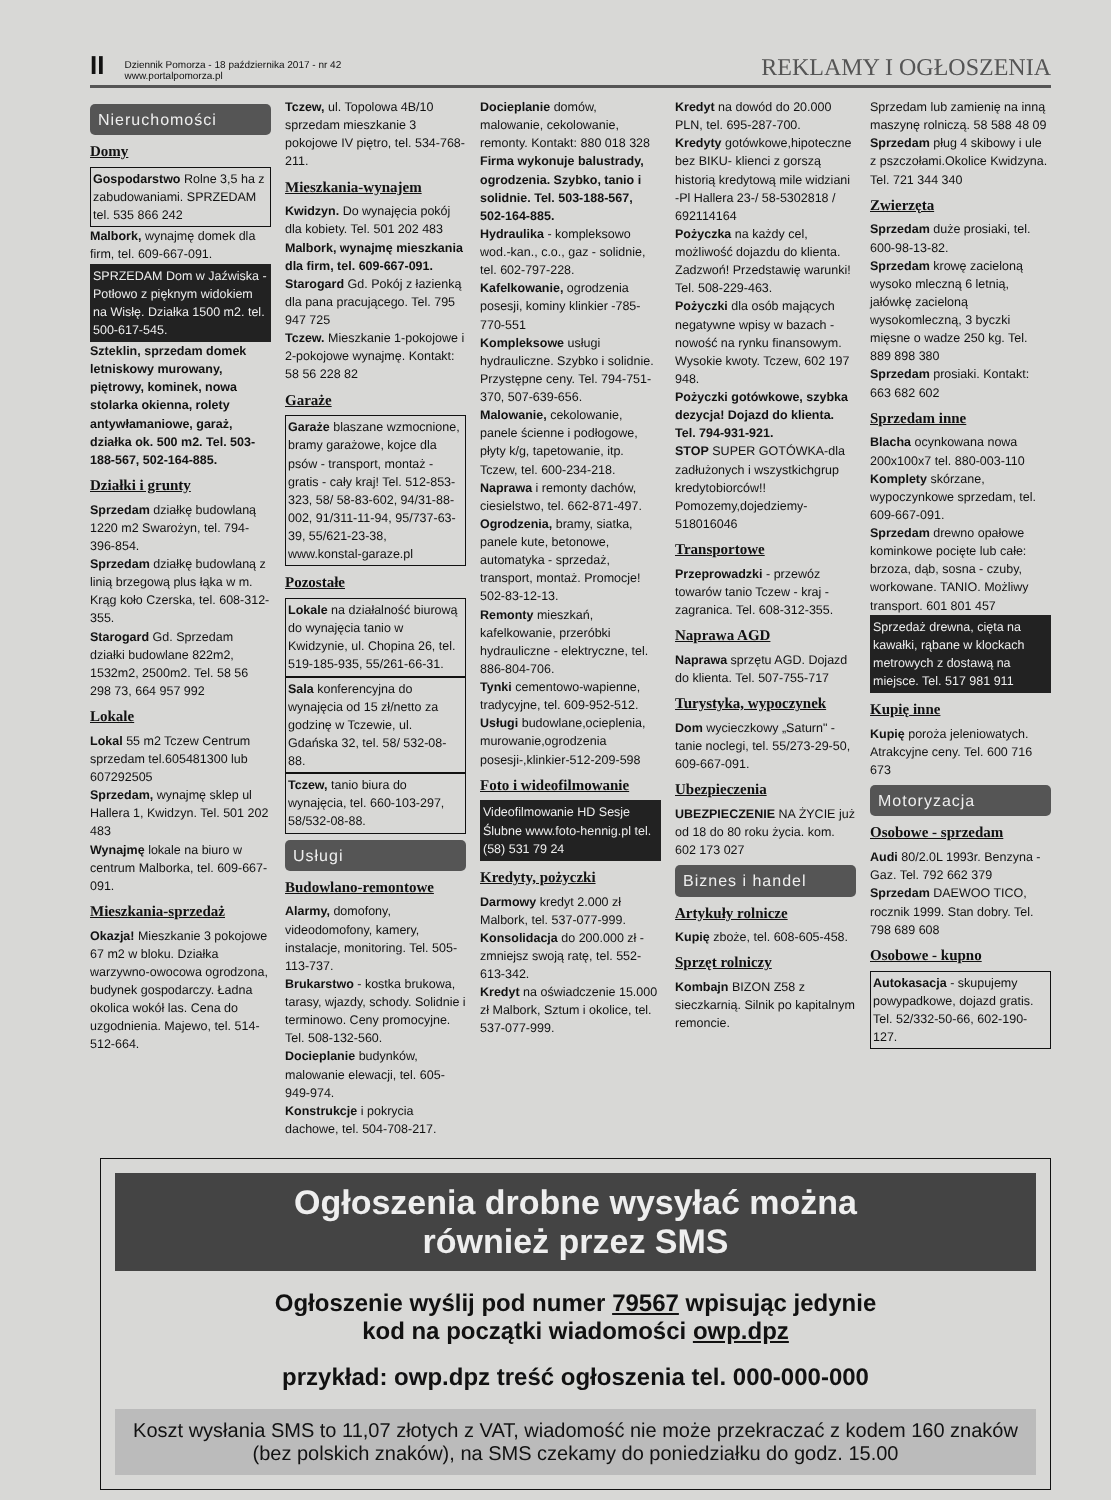II Dziennik Pomorza - 18 października 2017 - nr 42
www.portalpomorza.pl REKLAMY I OGŁOSZENIA
Nieruchomości
Domy
Gospodarstwo Rolne 3,5 ha z zabudowaniami. SPRZEDAM tel. 535 866 242
Malbork, wynajmę domek dla firm, tel. 609-667-091.
SPRZEDAM Dom w Jaźwiska - Potłowo z pięknym widokiem na Wisłę. Działka 1500 m2. tel. 500-617-545.
Szteklin, sprzedam domek letniskowy murowany, piętrowy, kominek, nowa stolarka okienna, rolety antywłamaniowe, garaż, działka ok. 500 m2. Tel. 503-188-567, 502-164-885.
Działki i grunty
Sprzedam działkę budowlaną 1220 m2 Swarożyn, tel. 794-396-854.
Sprzedam działkę budowlaną z linią brzegową plus łąka w m. Krąg koło Czerska, tel. 608-312-355.
Starogard Gd. Sprzedam działki budowlane 822m2, 1532m2, 2500m2. Tel. 58 56 298 73, 664 957 992
Lokale
Lokal 55 m2 Tczew Centrum sprzedam tel.605481300 lub 607292505
Sprzedam, wynajmę sklep ul Hallera 1, Kwidzyn. Tel. 501 202 483
Wynajmę lokale na biuro w centrum Malborka, tel. 609-667-091.
Mieszkania-sprzedaż
Okazja! Mieszkanie 3 pokojowe 67 m2 w bloku. Działka warzywno-owocowa ogrodzona, budynek gospodarczy. Ładna okolica wokół las. Cena do uzgodnienia. Majewo, tel. 514-512-664.
Tczew, ul. Topolowa 4B/10 sprzedam mieszkanie 3 pokojowe IV piętro, tel. 534-768-211.
Mieszkania-wynajem
Kwidzyn. Do wynajęcia pokój dla kobiety. Tel. 501 202 483
Malbork, wynajmę mieszkania dla firm, tel. 609-667-091.
Starogard Gd. Pokój z łazienką dla pana pracującego. Tel. 795 947 725
Tczew. Mieszkanie 1-pokojowe i 2-pokojowe wynajmę. Kontakt: 58 56 228 82
Garaże
Garaże blaszane wzmocnione, bramy garażowe, kojce dla psów - transport, montaż - gratis - cały kraj! Tel. 512-853-323, 58/ 58-83-602, 94/31-88-002, 91/311-11-94, 95/737-63-39, 55/621-23-38, www.konstal-garaze.pl
Pozostałe
Lokale na działalność biurową do wynajęcia tanio w Kwidzynie, ul. Chopina 26, tel. 519-185-935, 55/261-66-31.
Sala konferencyjna do wynajęcia od 15 zł/netto za godzinę w Tczewie, ul. Gdańska 32, tel. 58/ 532-08-88.
Tczew, tanio biura do wynajęcia, tel. 660-103-297, 58/532-08-88.
Usługi
Budowlano-remontowe
Alarmy, domofony, videodomofony, kamery, instalacje, monitoring. Tel. 505-113-737.
Brukarstwo - kostka brukowa, tarasy, wjazdy, schody. Solidnie i terminowo. Ceny promocyjne. Tel. 508-132-560.
Docieplanie budynków, malowanie elewacji, tel. 605-949-974.
Konstrukcje i pokrycia dachowe, tel. 504-708-217.
Docieplanie domów, malowanie, cekolowanie, remonty. Kontakt: 880 018 328
Firma wykonuje balustrady, ogrodzenia. Szybko, tanio i solidnie. Tel. 503-188-567, 502-164-885.
Hydraulika - kompleksowo wod.-kan., c.o., gaz - solidnie, tel. 602-797-228.
Kafelkowanie, ogrodzenia posesji, kominy klinkier -785-770-551
Kompleksowe usługi hydrauliczne. Szybko i solidnie. Przystępne ceny. Tel. 794-751-370, 507-639-656.
Malowanie, cekolowanie, panele ścienne i podłogowe, płyty k/g, tapetowanie, itp. Tczew, tel. 600-234-218.
Naprawa i remonty dachów, ciesielstwo, tel. 662-871-497.
Ogrodzenia, bramy, siatka, panele kute, betonowe, automatyka - sprzedaż, transport, montaż. Promocje! 502-83-12-13.
Remonty mieszkań, kafelkowanie, przeróbki hydrauliczne - elektryczne, tel. 886-804-706.
Tynki cementowo-wapienne, tradycyjne, tel. 609-952-512.
Usługi budowlane,ocieplenia, murowanie,ogrodzenia posesji-,klinkier-512-209-598
Foto i wideofilmowanie
Videofilmowanie HD Sesje Ślubne www.foto-hennig.pl tel. (58) 531 79 24
Kredyty, pożyczki
Darmowy kredyt 2.000 zł Malbork, tel. 537-077-999.
Konsolidacja do 200.000 zł - zmniejsz swoją ratę, tel. 552-613-342.
Kredyt na oświadczenie 15.000 zł Malbork, Sztum i okolice, tel. 537-077-999.
Kredyt na dowód do 20.000 PLN, tel. 695-287-700.
Kredyty gotówkowe,hipoteczne bez BIKU- klienci z gorszą historią kredytową mile widziani -Pl Hallera 23-/ 58-5302818 / 692114164
Pożyczka na każdy cel, możliwość dojazdu do klienta. Zadzwoń! Przedstawię warunki! Tel. 508-229-463.
Pożyczki dla osób mających negatywne wpisy w bazach - nowość na rynku finansowym. Wysokie kwoty. Tczew, 602 197 948.
Pożyczki gotówkowe, szybka dezycja! Dojazd do klienta. Tel. 794-931-921.
STOP SUPER GOTÓWKA-dla zadłużonych i wszystkichgrup kredytobiorców!! Pomozemy,dojedziemy-518016046
Transportowe
Przeprowadzki - przewóz towarów tanio Tczew - kraj - zagranica. Tel. 608-312-355.
Naprawa AGD
Naprawa sprzętu AGD. Dojazd do klienta. Tel. 507-755-717
Turystyka, wypoczynek
Dom wycieczkowy „Saturn" - tanie noclegi, tel. 55/273-29-50, 609-667-091.
Ubezpieczenia
UBEZPIECZENIE NA ŻYCIE już od 18 do 80 roku życia. kom. 602 173 027
Biznes i handel
Artykuły rolnicze
Kupię zboże, tel. 608-605-458.
Sprzęt rolniczy
Kombajn BIZON Z58 z sieczkarnią. Silnik po kapitalnym remoncie.
Sprzedam lub zamienię na inną maszynę rolniczą. 58 588 48 09
Sprzedam pług 4 skibowy i ule z pszczołami.Okolice Kwidzyna. Tel. 721 344 340
Zwierzęta
Sprzedam duże prosiaki, tel. 600-98-13-82.
Sprzedam krowę zacieloną wysoko mleczną 6 letnią, jałówkę zacieloną wysokomleczną, 3 byczki mięsne o wadze 250 kg. Tel. 889 898 380
Sprzedam prosiaki. Kontakt: 663 682 602
Sprzedam inne
Blacha ocynkowana nowa 200x100x7 tel. 880-003-110
Komplety skórzane, wypoczynkowe sprzedam, tel. 609-667-091.
Sprzedam drewno opałowe kominkowe pocięte lub całe: brzoza, dąb, sosna - czuby, workowane. TANIO. Możliwy transport. 601 801 457
Sprzedaż drewna, cięta na kawałki, rąbane w klockach metrowych z dostawą na miejsce. Tel. 517 981 911
Kupię inne
Kupię poroża jeleniowatych. Atrakcyjne ceny. Tel. 600 716 673
Motoryzacja
Osobowe - sprzedam
Audi 80/2.0L 1993r. Benzyna -Gaz. Tel. 792 662 379
Sprzedam DAEWOO TICO, rocznik 1999. Stan dobry. Tel. 798 689 608
Osobowe - kupno
Autokasacja - skupujemy powypadkowe, dojazd gratis. Tel. 52/332-50-66, 602-190-127.
Ogłoszenia drobne wysyłać można
również przez SMS
Ogłoszenie wyślij pod numer 79567 wpisując jedynie
kod na początki wiadomości owp.dpz
przykład: owp.dpz treść ogłoszenia tel. 000-000-000
Koszt wysłania SMS to 11,07 złotych z VAT, wiadomość nie może przekraczać z kodem 160 znaków (bez polskich znaków), na SMS czekamy do poniedziałku do godz. 15.00